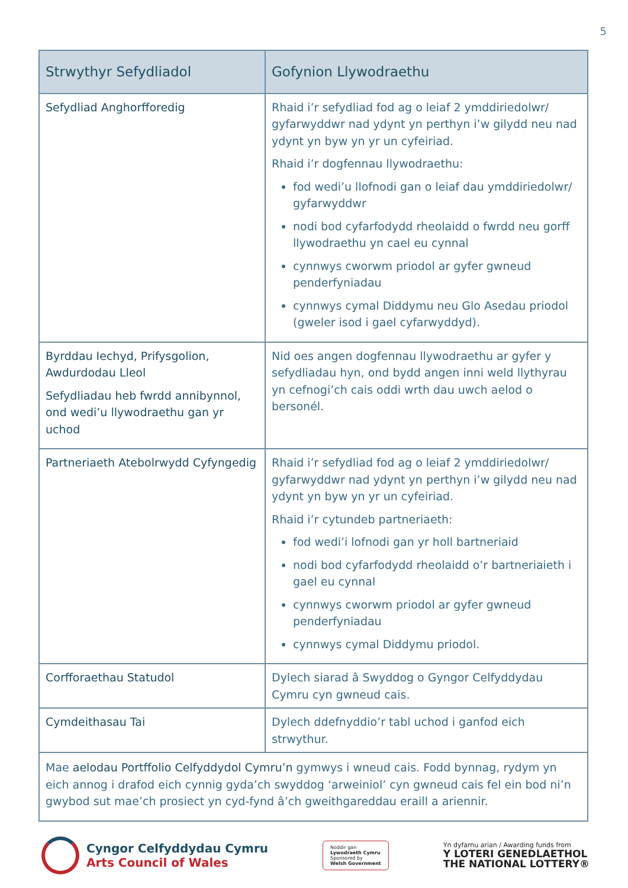5
| Strwythyr Sefydliadol | Gofynion Llywodraethu |
| --- | --- |
| Sefydliad Anghorfforedig | Rhaid i’r sefydliad fod ag o leiaf 2 ymddiriedolwr/ gyfarwyddwr nad ydynt yn perthyn i’w gilydd neu nad ydynt yn byw yn yr un cyfeiriad. Rhaid i’r dogfennau llywodraethu: fod wedi’u llofnodi gan o leiaf dau ymddiriedolwr/ gyfarwyddwr nodi bod cyfarfodydd rheolaidd o fwrdd neu gorff llywodraethu yn cael eu cynnal cynnwys cworwm priodol ar gyfer gwneud penderfyniadau cynnwys cymal Diddymu neu Glo Asedau priodol (gweler isod i gael cyfarwyddyd). |
| Byrddau Iechyd, Prifysgolion, Awdurdodau Lleol Sefydliadau heb fwrdd annibynnol, ond wedi’u llywodraethu gan yr uchod | Nid oes angen dogfennau llywodraethu ar gyfer y sefydliadau hyn, ond bydd angen inni weld llythyrau yn cefnogi’ch cais oddi wrth dau uwch aelod o bersonél. |
| Partneriaeth Atebolrwydd Cyfyngedig | Rhaid i’r sefydliad fod ag o leiaf 2 ymddiriedolwr/ gyfarwyddwr nad ydynt yn perthyn i’w gilydd neu nad ydynt yn byw yn yr un cyfeiriad. Rhaid i’r cytundeb partneriaeth: fod wedi’i lofnodi gan yr holl bartneriaid nodi bod cyfarfodydd rheolaidd o’r bartneriaieth i gael eu cynnal cynnwys cworwm priodol ar gyfer gwneud penderfyniadau cynnwys cymal Diddymu priodol. |
| Corfforaethau Statudol | Dylech siarad â Swyddog o Gyngor Celfyddydau Cymru cyn gwneud cais. |
| Cymdeithasau Tai | Dylech ddefnyddio’r tabl uchod i ganfod eich strwythur. |
| Mae aelodau Portffolio Celfyddydol Cymru’n gymwys i wneud cais. Fodd bynnag, rydym yn eich annog i drafod eich cynnig gyda’ch swyddog ‘arweiniol’ cyn gwneud cais fel ein bod ni’n gwybod sut mae’ch prosiect yn cyd-fynd â’ch gweithgareddau eraill a ariennir. | |
Cyngor Celfyddydau Cymru
Arts Council of Wales
Noddir gan
Lywodraeth Cymru
Sponsored by
Welsh Government
Yn dyfarnu arian / Awarding funds from
Y LOTERI GENEDLAETHOL
THE NATIONAL LOTTERY®